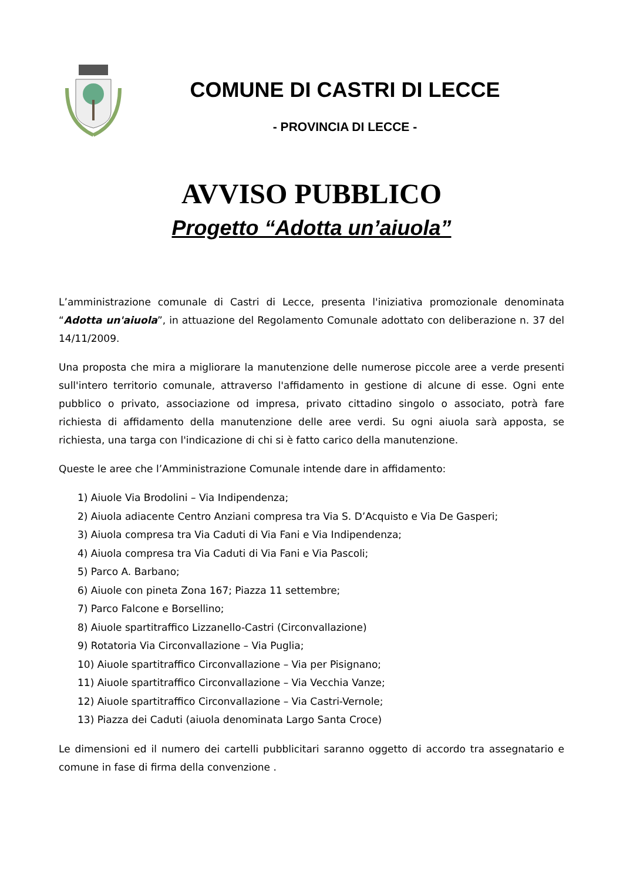COMUNE DI CASTRI DI LECCE
- PROVINCIA DI LECCE -
AVVISO PUBBLICO
Progetto “Adotta un’aiuola”
L’amministrazione comunale di Castri di Lecce, presenta l'iniziativa promozionale denominata “Adotta un'aiuola”, in attuazione del Regolamento Comunale adottato con deliberazione n. 37 del 14/11/2009.
Una proposta che mira a migliorare la manutenzione delle numerose piccole aree a verde presenti sull'intero territorio comunale, attraverso l'affidamento in gestione di alcune di esse. Ogni ente pubblico o privato, associazione od impresa, privato cittadino singolo o associato, potrà fare richiesta di affidamento della manutenzione delle aree verdi. Su ogni aiuola sarà apposta, se richiesta, una targa con l'indicazione di chi si è fatto carico della manutenzione.
Queste le aree che l’Amministrazione Comunale intende dare in affidamento:
1) Aiuole Via Brodolini – Via Indipendenza;
2) Aiuola adiacente Centro Anziani compresa tra Via S. D’Acquisto e Via De Gasperi;
3) Aiuola compresa tra Via Caduti di Via Fani e Via Indipendenza;
4) Aiuola compresa tra Via Caduti di Via Fani e Via Pascoli;
5) Parco A. Barbano;
6) Aiuole con pineta Zona 167; Piazza 11 settembre;
7) Parco Falcone e Borsellino;
8) Aiuole spartitraffico Lizzanello-Castri (Circonvallazione)
9) Rotatoria Via Circonvallazione – Via Puglia;
10) Aiuole spartitraffico Circonvallazione – Via per Pisignano;
11) Aiuole spartitraffico Circonvallazione – Via Vecchia Vanze;
12) Aiuole spartitraffico Circonvallazione – Via Castri-Vernole;
13) Piazza dei Caduti (aiuola denominata Largo Santa Croce)
Le dimensioni ed il numero dei cartelli pubblicitari saranno oggetto di accordo tra assegnatario e comune in fase di firma della convenzione .